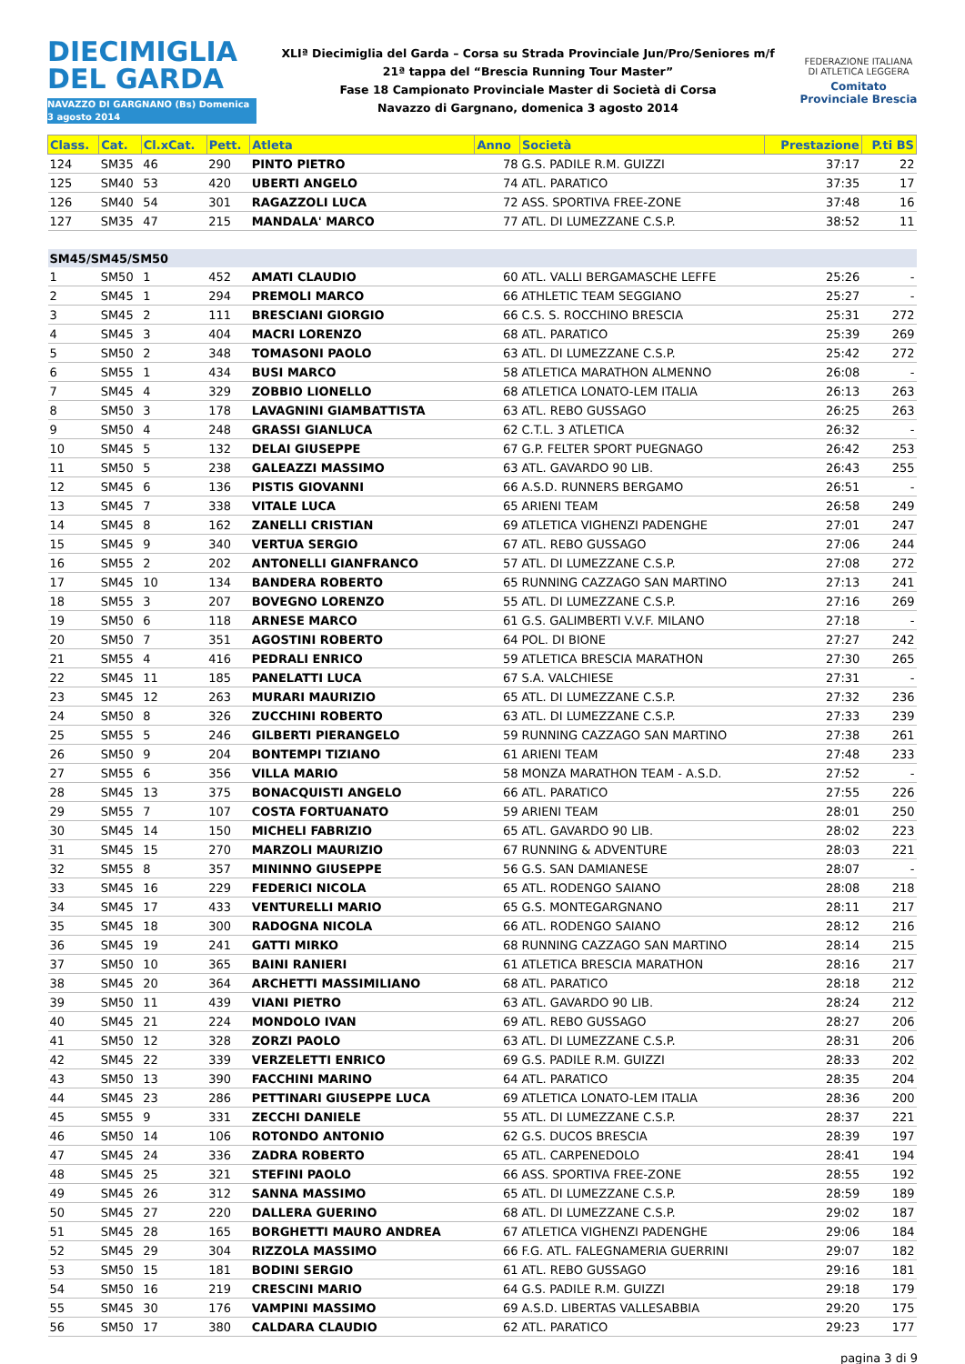DIECIMIGLIA
DEL GARDA
NAVAZZO DI GARGNANO (Bs) Domenica 3 agosto 2014
XLIª Diecimiglia del Garda – Corsa su Strada Provinciale Jun/Pro/Seniores m/f
21ª tappa del “Brescia Running Tour Master”
Fase 18 Campionato Provinciale Master di Società di Corsa
Navazzo di Gargnano, domenica 3 agosto 2014
FEDERAZIONE ITALIANA DI ATLETICA LEGGERA
Comitato Provinciale Brescia
| Class. | Cat. | Cl.xCat. | Pett. | Atleta | Anno | Società | Prestazione | P.ti BS |
| --- | --- | --- | --- | --- | --- | --- | --- | --- |
| 124 | SM35 | 46 | 290 | PINTO PIETRO | 78 | G.S. PADILE R.M. GUIZZI | 37:17 | 22 |
| 125 | SM40 | 53 | 420 | UBERTI ANGELO | 74 | ATL. PARATICO | 37:35 | 17 |
| 126 | SM40 | 54 | 301 | RAGAZZOLI LUCA | 72 | ASS. SPORTIVA FREE-ZONE | 37:48 | 16 |
| 127 | SM35 | 47 | 215 | MANDALA' MARCO | 77 | ATL. DI LUMEZZANE C.S.P. | 38:52 | 11 |
| SM45/SM45/SM50 | | | | | | | | |
| 1 | SM50 | 1 | 452 | AMATI CLAUDIO | 60 | ATL. VALLI BERGAMASCHE LEFFE | 25:26 | - |
| 2 | SM45 | 1 | 294 | PREMOLI MARCO | 66 | ATHLETIC TEAM SEGGIANO | 25:27 | - |
| 3 | SM45 | 2 | 111 | BRESCIANI GIORGIO | 66 | C.S. S. ROCCHINO BRESCIA | 25:31 | 272 |
| 4 | SM45 | 3 | 404 | MACRI LORENZO | 68 | ATL. PARATICO | 25:39 | 269 |
| 5 | SM50 | 2 | 348 | TOMASONI PAOLO | 63 | ATL. DI LUMEZZANE C.S.P. | 25:42 | 272 |
| 6 | SM55 | 1 | 434 | BUSI MARCO | 58 | ATLETICA MARATHON ALMENNO | 26:08 | - |
| 7 | SM45 | 4 | 329 | ZOBBIO LIONELLO | 68 | ATLETICA LONATO-LEM ITALIA | 26:13 | 263 |
| 8 | SM50 | 3 | 178 | LAVAGNINI GIAMBATTISTA | 63 | ATL. REBO GUSSAGO | 26:25 | 263 |
| 9 | SM50 | 4 | 248 | GRASSI GIANLUCA | 62 | C.T.L. 3 ATLETICA | 26:32 | - |
| 10 | SM45 | 5 | 132 | DELAI GIUSEPPE | 67 | G.P. FELTER SPORT PUEGNAGO | 26:42 | 253 |
| 11 | SM50 | 5 | 238 | GALEAZZI MASSIMO | 63 | ATL. GAVARDO 90 LIB. | 26:43 | 255 |
| 12 | SM45 | 6 | 136 | PISTIS GIOVANNI | 66 | A.S.D. RUNNERS BERGAMO | 26:51 | - |
| 13 | SM45 | 7 | 338 | VITALE LUCA | 65 | ARIENI TEAM | 26:58 | 249 |
| 14 | SM45 | 8 | 162 | ZANELLI CRISTIAN | 69 | ATLETICA VIGHENZI PADENGHE | 27:01 | 247 |
| 15 | SM45 | 9 | 340 | VERTUA SERGIO | 67 | ATL. REBO GUSSAGO | 27:06 | 244 |
| 16 | SM55 | 2 | 202 | ANTONELLI GIANFRANCO | 57 | ATL. DI LUMEZZANE C.S.P. | 27:08 | 272 |
| 17 | SM45 | 10 | 134 | BANDERA ROBERTO | 65 | RUNNING CAZZAGO SAN MARTINO | 27:13 | 241 |
| 18 | SM55 | 3 | 207 | BOVEGNO LORENZO | 55 | ATL. DI LUMEZZANE C.S.P. | 27:16 | 269 |
| 19 | SM50 | 6 | 118 | ARNESE MARCO | 61 | G.S. GALIMBERTI V.V.F. MILANO | 27:18 | - |
| 20 | SM50 | 7 | 351 | AGOSTINI ROBERTO | 64 | POL. DI BIONE | 27:27 | 242 |
| 21 | SM55 | 4 | 416 | PEDRALI ENRICO | 59 | ATLETICA BRESCIA MARATHON | 27:30 | 265 |
| 22 | SM45 | 11 | 185 | PANELATTI LUCA | 67 | S.A. VALCHIESE | 27:31 | - |
| 23 | SM45 | 12 | 263 | MURARI MAURIZIO | 65 | ATL. DI LUMEZZANE C.S.P. | 27:32 | 236 |
| 24 | SM50 | 8 | 326 | ZUCCHINI ROBERTO | 63 | ATL. DI LUMEZZANE C.S.P. | 27:33 | 239 |
| 25 | SM55 | 5 | 246 | GILBERTI PIERANGELO | 59 | RUNNING CAZZAGO SAN MARTINO | 27:38 | 261 |
| 26 | SM50 | 9 | 204 | BONTEMPI TIZIANO | 61 | ARIENI TEAM | 27:48 | 233 |
| 27 | SM55 | 6 | 356 | VILLA MARIO | 58 | MONZA MARATHON TEAM - A.S.D. | 27:52 | - |
| 28 | SM45 | 13 | 375 | BONACQUISTI ANGELO | 66 | ATL. PARATICO | 27:55 | 226 |
| 29 | SM55 | 7 | 107 | COSTA FORTUANATO | 59 | ARIENI TEAM | 28:01 | 250 |
| 30 | SM45 | 14 | 150 | MICHELI FABRIZIO | 65 | ATL. GAVARDO 90 LIB. | 28:02 | 223 |
| 31 | SM45 | 15 | 270 | MARZOLI MAURIZIO | 67 | RUNNING & ADVENTURE | 28:03 | 221 |
| 32 | SM55 | 8 | 357 | MININNO GIUSEPPE | 56 | G.S. SAN DAMIANESE | 28:07 | - |
| 33 | SM45 | 16 | 229 | FEDERICI NICOLA | 65 | ATL. RODENGO SAIANO | 28:08 | 218 |
| 34 | SM45 | 17 | 433 | VENTURELLI MARIO | 65 | G.S. MONTEGARGNANO | 28:11 | 217 |
| 35 | SM45 | 18 | 300 | RADOGNA NICOLA | 66 | ATL. RODENGO SAIANO | 28:12 | 216 |
| 36 | SM45 | 19 | 241 | GATTI MIRKO | 68 | RUNNING CAZZAGO SAN MARTINO | 28:14 | 215 |
| 37 | SM50 | 10 | 365 | BAINI RANIERI | 61 | ATLETICA BRESCIA MARATHON | 28:16 | 217 |
| 38 | SM45 | 20 | 364 | ARCHETTI MASSIMILIANO | 68 | ATL. PARATICO | 28:18 | 212 |
| 39 | SM50 | 11 | 439 | VIANI PIETRO | 63 | ATL. GAVARDO 90 LIB. | 28:24 | 212 |
| 40 | SM45 | 21 | 224 | MONDOLO IVAN | 69 | ATL. REBO GUSSAGO | 28:27 | 206 |
| 41 | SM50 | 12 | 328 | ZORZI PAOLO | 63 | ATL. DI LUMEZZANE C.S.P. | 28:31 | 206 |
| 42 | SM45 | 22 | 339 | VERZELETTI ENRICO | 69 | G.S. PADILE R.M. GUIZZI | 28:33 | 202 |
| 43 | SM50 | 13 | 390 | FACCHINI MARINO | 64 | ATL. PARATICO | 28:35 | 204 |
| 44 | SM45 | 23 | 286 | PETTINARI GIUSEPPE LUCA | 69 | ATLETICA LONATO-LEM ITALIA | 28:36 | 200 |
| 45 | SM55 | 9 | 331 | ZECCHI DANIELE | 55 | ATL. DI LUMEZZANE C.S.P. | 28:37 | 221 |
| 46 | SM50 | 14 | 106 | ROTONDO ANTONIO | 62 | G.S. DUCOS BRESCIA | 28:39 | 197 |
| 47 | SM45 | 24 | 336 | ZADRA ROBERTO | 65 | ATL. CARPENEDOLO | 28:41 | 194 |
| 48 | SM45 | 25 | 321 | STEFINI PAOLO | 66 | ASS. SPORTIVA FREE-ZONE | 28:55 | 192 |
| 49 | SM45 | 26 | 312 | SANNA MASSIMO | 65 | ATL. DI LUMEZZANE C.S.P. | 28:59 | 189 |
| 50 | SM45 | 27 | 220 | DALLERA GUERINO | 68 | ATL. DI LUMEZZANE C.S.P. | 29:02 | 187 |
| 51 | SM45 | 28 | 165 | BORGHETTI MAURO ANDREA | 67 | ATLETICA VIGHENZI PADENGHE | 29:06 | 184 |
| 52 | SM45 | 29 | 304 | RIZZOLA MASSIMO | 66 | F.G. ATL. FALEGNAMERIA GUERRINI | 29:07 | 182 |
| 53 | SM50 | 15 | 181 | BODINI SERGIO | 61 | ATL. REBO GUSSAGO | 29:16 | 181 |
| 54 | SM50 | 16 | 219 | CRESCINI MARIO | 64 | G.S. PADILE R.M. GUIZZI | 29:18 | 179 |
| 55 | SM45 | 30 | 176 | VAMPINI MASSIMO | 69 | A.S.D. LIBERTAS VALLESABBIA | 29:20 | 175 |
| 56 | SM50 | 17 | 380 | CALDARA CLAUDIO | 62 | ATL. PARATICO | 29:23 | 177 |
pagina 3 di 9